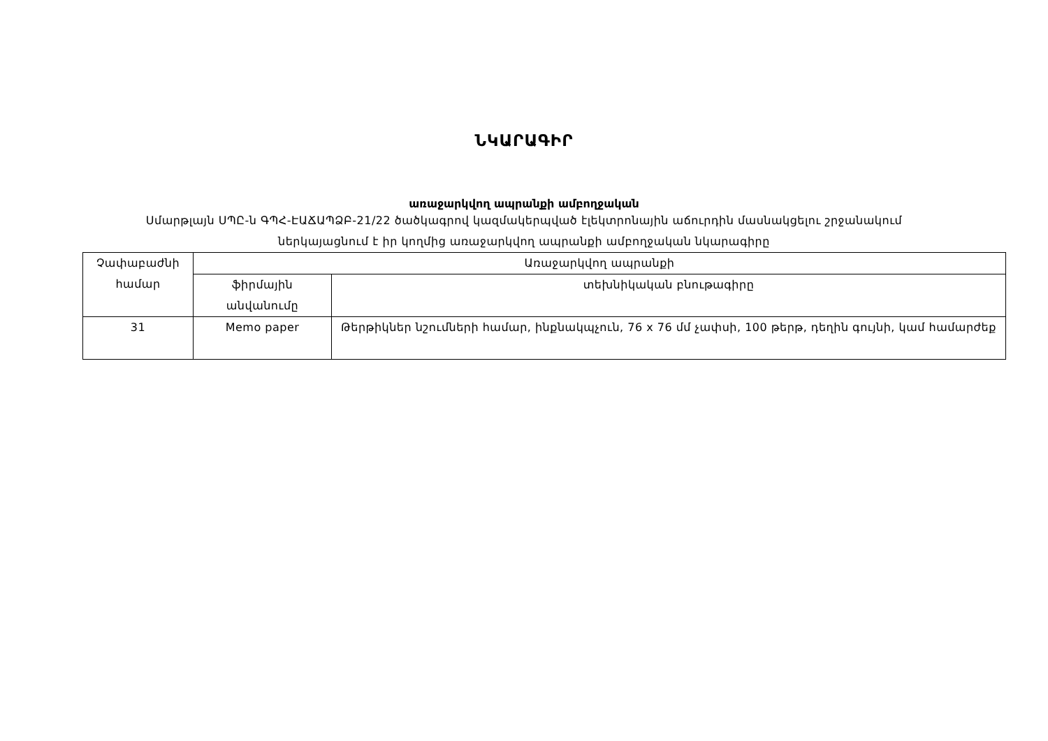ՆԿԱՐԱԳԻՐ
առաջարկվող ապրանքի ամբողջական
Սմարթլայն ՍՊԸ-ն ԳՊՀ-ԷԱՃԱՊՁԲ-21/22 ծածկագրով կազմակերպված էլեկտրոնային աճուրդին մասնակցելու շրջանակում
ներկայացնում է իր կողմից առաջարկվող ապրանքի ամբողջական նկարագիրը
| Չափաբաժնի համար | Առաջարկվող ապրանքի | |
| --- | --- | --- |
| | ֆիրմային անվանումը | տեխնիկական բնութագիրը |
| 31 | Memo paper | Թերթիկներ նշումների համար, ինքնակպչուն, 76 x 76 մմ չափսի, 100 թերթ, դեղին գույնի, կամ համարժեք |